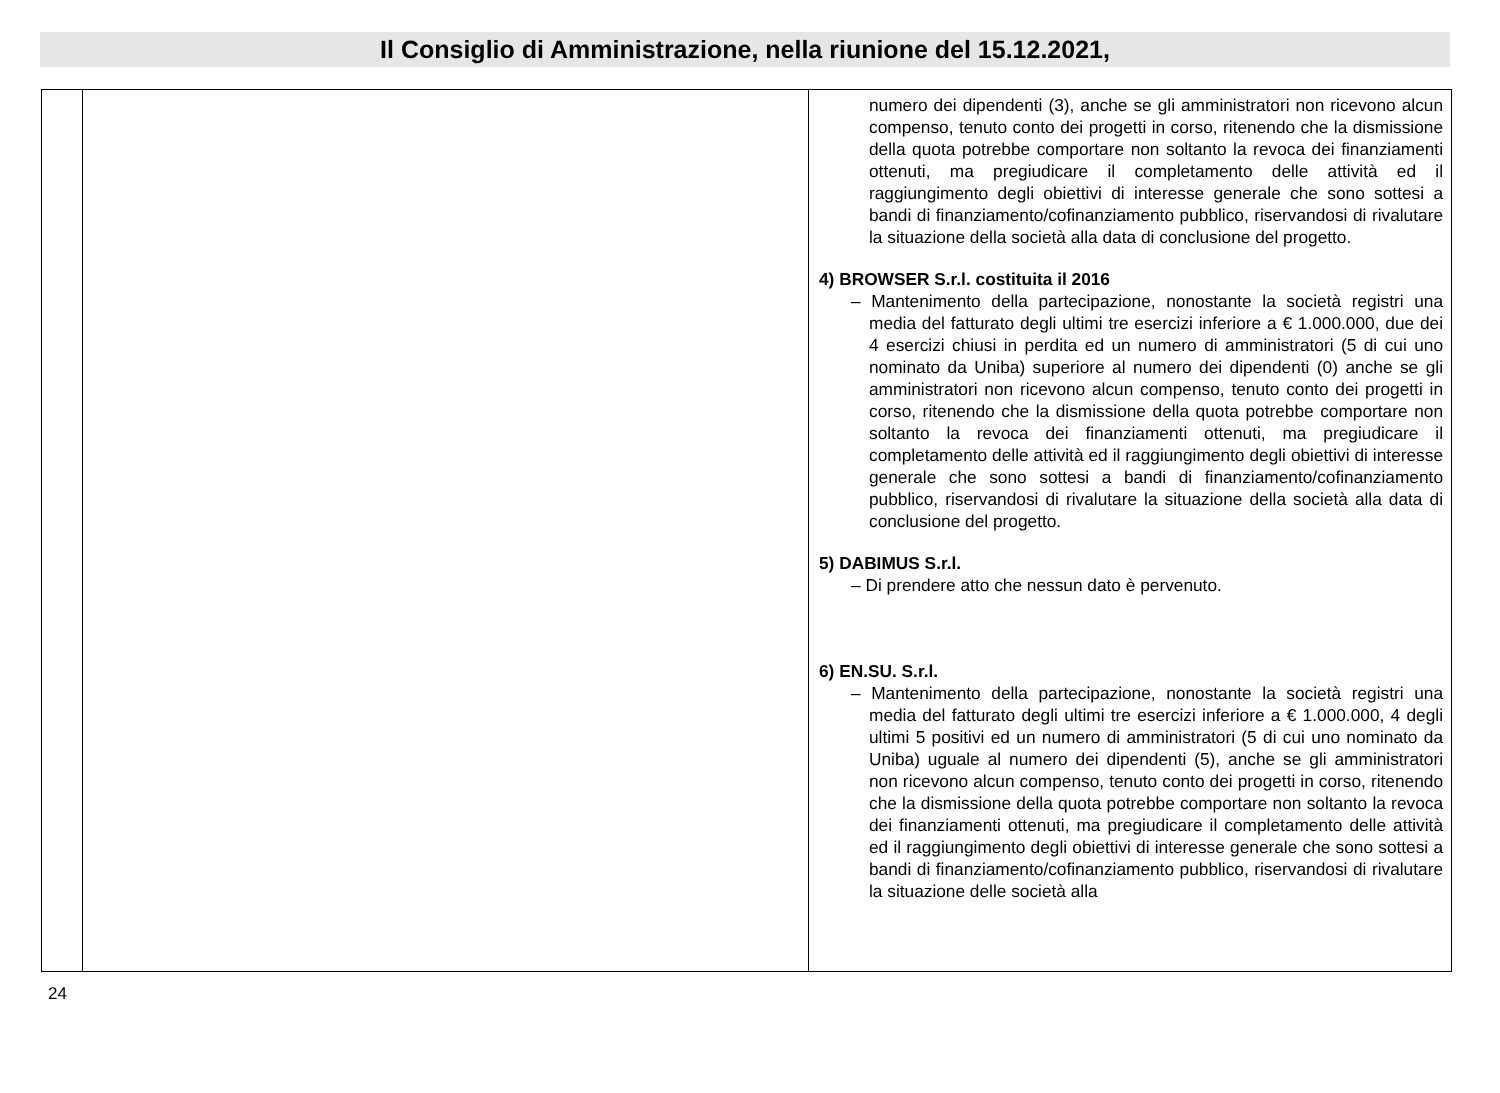Il Consiglio di Amministrazione, nella riunione del 15.12.2021,
| | | numero dei dipendenti (3), anche se gli amministratori non ricevono alcun compenso, tenuto conto dei progetti in corso, ritenendo che la dismissione della quota potrebbe comportare non soltanto la revoca dei finanziamenti ottenuti, ma pregiudicare il completamento delle attività ed il raggiungimento degli obiettivi di interesse generale che sono sottesi a bandi di finanziamento/cofinanziamento pubblico, riservandosi di rivalutare la situazione della società alla data di conclusione del progetto. 4) BROWSER S.r.l. costituita il 2016 – Mantenimento della partecipazione, nonostante la società registri una media del fatturato degli ultimi tre esercizi inferiore a € 1.000.000, due dei 4 esercizi chiusi in perdita ed un numero di amministratori (5 di cui uno nominato da Uniba) superiore al numero dei dipendenti (0) anche se gli amministratori non ricevono alcun compenso, tenuto conto dei progetti in corso, ritenendo che la dismissione della quota potrebbe comportare non soltanto la revoca dei finanziamenti ottenuti, ma pregiudicare il completamento delle attività ed il raggiungimento degli obiettivi di interesse generale che sono sottesi a bandi di finanziamento/cofinanziamento pubblico, riservandosi di rivalutare la situazione della società alla data di conclusione del progetto. 5) DABIMUS S.r.l. – Di prendere atto che nessun dato è pervenuto. 6) EN.SU. S.r.l. – Mantenimento della partecipazione, nonostante la società registri una media del fatturato degli ultimi tre esercizi inferiore a € 1.000.000, 4 degli ultimi 5 positivi ed un numero di amministratori (5 di cui uno nominato da Uniba) uguale al numero dei dipendenti (5), anche se gli amministratori non ricevono alcun compenso, tenuto conto dei progetti in corso, ritenendo che la dismissione della quota potrebbe comportare non soltanto la revoca dei finanziamenti ottenuti, ma pregiudicare il completamento delle attività ed il raggiungimento degli obiettivi di interesse generale che sono sottesi a bandi di finanziamento/cofinanziamento pubblico, riservandosi di rivalutare la situazione delle società alla |
24